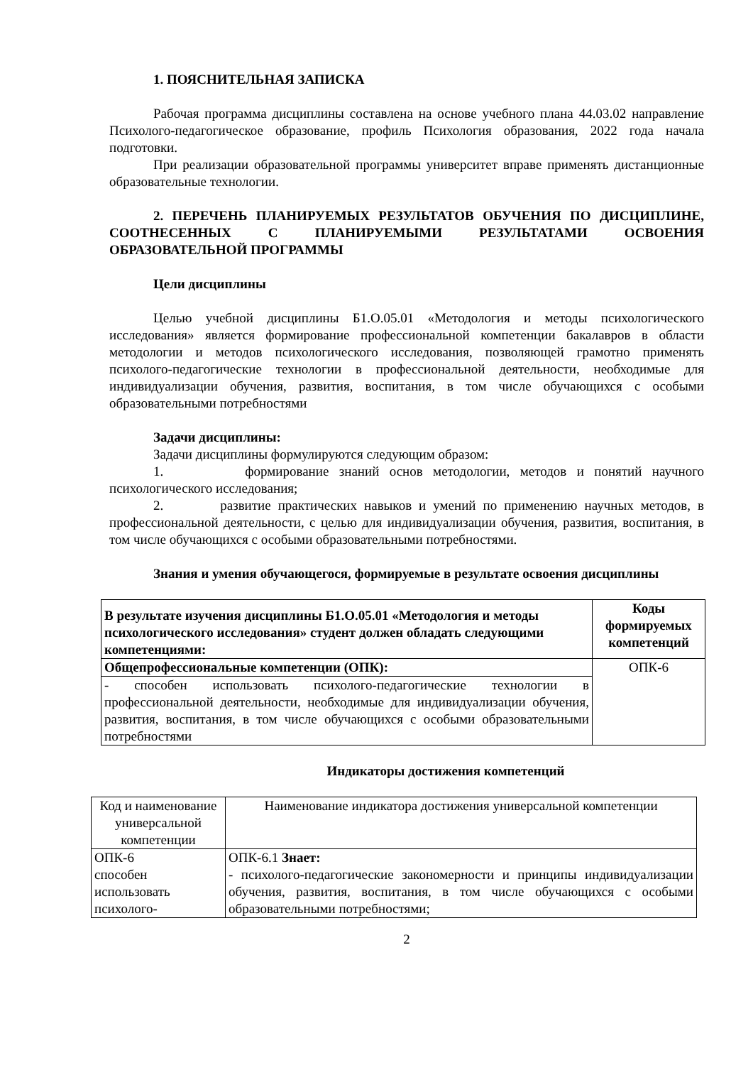1. ПОЯСНИТЕЛЬНАЯ ЗАПИСКА
Рабочая программа дисциплины составлена на основе учебного плана 44.03.02 направление Психолого-педагогическое образование, профиль Психология образования, 2022 года начала подготовки.
При реализации образовательной программы университет вправе применять дистанционные образовательные технологии.
2. ПЕРЕЧЕНЬ ПЛАНИРУЕМЫХ РЕЗУЛЬТАТОВ ОБУЧЕНИЯ ПО ДИСЦИПЛИНЕ, СООТНЕСЕННЫХ С ПЛАНИРУЕМЫМИ РЕЗУЛЬТАТАМИ ОСВОЕНИЯ ОБРАЗОВАТЕЛЬНОЙ ПРОГРАММЫ
Цели дисциплины
Целью учебной дисциплины Б1.О.05.01 «Методология и методы психологического исследования» является формирование профессиональной компетенции бакалавров в области методологии и методов психологического исследования, позволяющей грамотно применять психолого-педагогические технологии в профессиональной деятельности, необходимые для индивидуализации обучения, развития, воспитания, в том числе обучающихся с особыми образовательными потребностями
Задачи дисциплины:
Задачи дисциплины формулируются следующим образом:
1. формирование знаний основ методологии, методов и понятий научного психологического исследования;
2. развитие практических навыков и умений по применению научных методов, в профессиональной деятельности, с целью для индивидуализации обучения, развития, воспитания, в том числе обучающихся с особыми образовательными потребностями.
Знания и умения обучающегося, формируемые в результате освоения дисциплины
| В результате изучения дисциплины Б1.О.05.01 «Методология и методы психологического исследования» студент должен обладать следующими компетенциями: | Коды формируемых компетенций |
| Общепрофессиональные компетенции (ОПК): | ОПК-6 |
| - способен использовать психолого-педагогические технологии в профессиональной деятельности, необходимые для индивидуализации обучения, развития, воспитания, в том числе обучающихся с особыми образовательными потребностями | |
Индикаторы достижения компетенций
| Код и наименование универсальной компетенции | Наименование индикатора достижения универсальной компетенции |
| ОПК-6 способен использовать психолого- | ОПК-6.1 Знает: - психолого-педагогические закономерности и принципы индивидуализации обучения, развития, воспитания, в том числе обучающихся с особыми образовательными потребностями; |
2